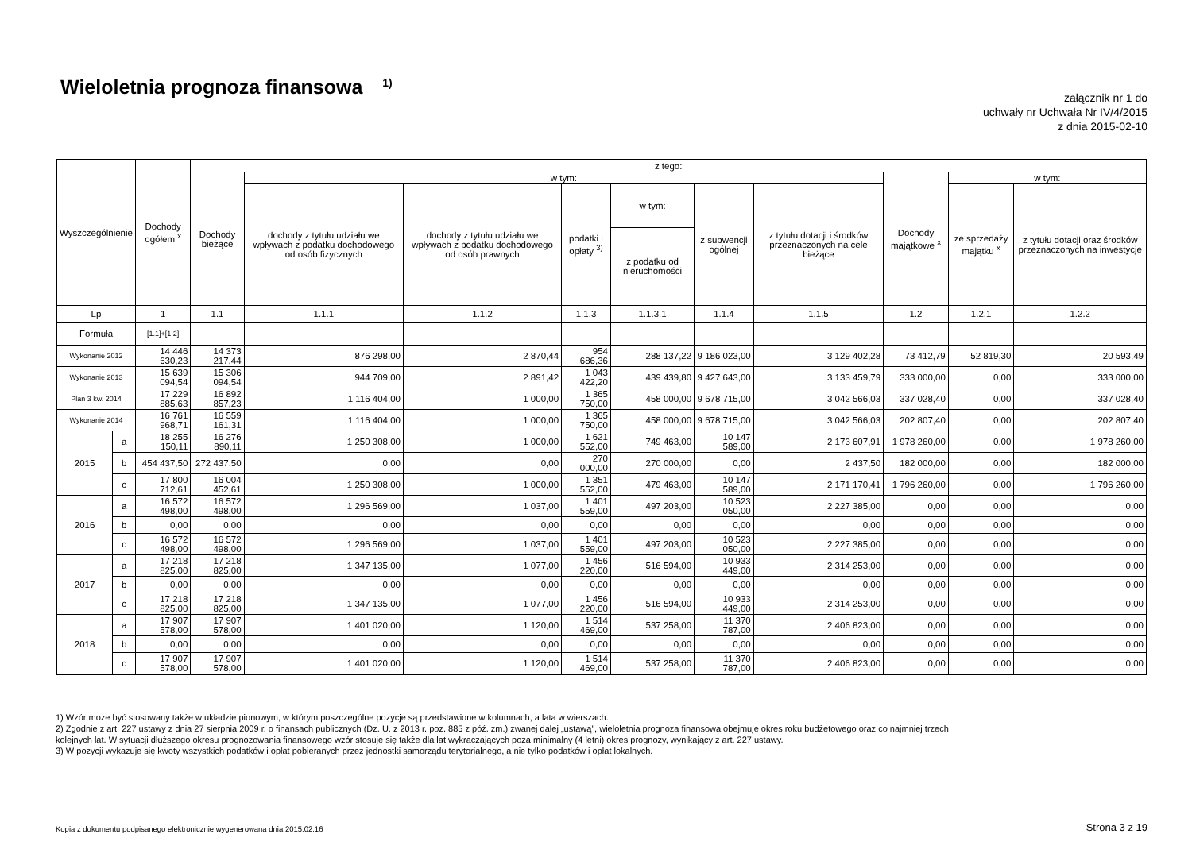Wieloletnia prognoza finansowa <sup>1)</sup>
załącznik nr 1 do
uchwały nr Uchwała Nr IV/4/2015
z dnia 2015-02-10
| Wyszczególnienie | | Dochody ogółem <sup>x</sup> | z tego: | | | | | | | | | |
| --- | --- | --- | --- | --- | --- | --- | --- | --- | --- | --- | --- | --- |
| | | | Dochody bieżące | w tym: | | | | | | Dochody majątkowe <sup>x</sup> | w tym: | |
| | | | | dochody z tytułu udziału we wpływach z podatku dochodowego od osób fizycznych | dochody z tytułu udziału we wpływach z podatku dochodowego od osób prawnych | podatki i opłaty <sup>3)</sup> | w tym: | z subwencji ogólnej | z tytułu dotacji i środków przeznaczonych na cele bieżące | | ze sprzedaży majątku <sup>x</sup> | z tytułu dotacji oraz środków przeznaczonych na inwestycje |
| | | | | | | | z podatku od nieruchomości | | | | | |
| Lp | | 1 | 1.1 | 1.1.1 | 1.1.2 | 1.1.3 | 1.1.3.1 | 1.1.4 | 1.1.5 | 1.2 | 1.2.1 | 1.2.2 |
| Formuła | | [1.1]+[1.2] | | | | | | | | | | |
| Wykonanie 2012 | | 14 446 630,23 | 14 373 217,44 | 876 298,00 | 2 870,44 | 954 686,36 | 288 137,22 | 9 186 023,00 | 3 129 402,28 | 73 412,79 | 52 819,30 | 20 593,49 |
| Wykonanie 2013 | | 15 639 094,54 | 15 306 094,54 | 944 709,00 | 2 891,42 | 1 043 422,20 | 439 439,80 | 9 427 643,00 | 3 133 459,79 | 333 000,00 | 0,00 | 333 000,00 |
| Plan 3 kw. 2014 | | 17 229 885,63 | 16 892 857,23 | 1 116 404,00 | 1 000,00 | 1 365 750,00 | 458 000,00 | 9 678 715,00 | 3 042 566,03 | 337 028,40 | 0,00 | 337 028,40 |
| Wykonanie 2014 | | 16 761 968,71 | 16 559 161,31 | 1 116 404,00 | 1 000,00 | 1 365 750,00 | 458 000,00 | 9 678 715,00 | 3 042 566,03 | 202 807,40 | 0,00 | 202 807,40 |
| 2015 | a | 18 255 150,11 | 16 276 890,11 | 1 250 308,00 | 1 000,00 | 1 621 552,00 | 749 463,00 | 10 147 589,00 | 2 173 607,91 | 1 978 260,00 | 0,00 | 1 978 260,00 |
| | b | 454 437,50 | 272 437,50 | 0,00 | 0,00 | 270 000,00 | 270 000,00 | 0,00 | 2 437,50 | 182 000,00 | 0,00 | 182 000,00 |
| | c | 17 800 712,61 | 16 004 452,61 | 1 250 308,00 | 1 000,00 | 1 351 552,00 | 479 463,00 | 10 147 589,00 | 2 171 170,41 | 1 796 260,00 | 0,00 | 1 796 260,00 |
| 2016 | a | 16 572 498,00 | 16 572 498,00 | 1 296 569,00 | 1 037,00 | 1 401 559,00 | 497 203,00 | 10 523 050,00 | 2 227 385,00 | 0,00 | 0,00 | 0,00 |
| | b | 0,00 | 0,00 | 0,00 | 0,00 | 0,00 | 0,00 | 0,00 | 0,00 | 0,00 | 0,00 | 0,00 |
| | c | 16 572 498,00 | 16 572 498,00 | 1 296 569,00 | 1 037,00 | 1 401 559,00 | 497 203,00 | 10 523 050,00 | 2 227 385,00 | 0,00 | 0,00 | 0,00 |
| 2017 | a | 17 218 825,00 | 17 218 825,00 | 1 347 135,00 | 1 077,00 | 1 456 220,00 | 516 594,00 | 10 933 449,00 | 2 314 253,00 | 0,00 | 0,00 | 0,00 |
| | b | 0,00 | 0,00 | 0,00 | 0,00 | 0,00 | 0,00 | 0,00 | 0,00 | 0,00 | 0,00 | 0,00 |
| | c | 17 218 825,00 | 17 218 825,00 | 1 347 135,00 | 1 077,00 | 1 456 220,00 | 516 594,00 | 10 933 449,00 | 2 314 253,00 | 0,00 | 0,00 | 0,00 |
| 2018 | a | 17 907 578,00 | 17 907 578,00 | 1 401 020,00 | 1 120,00 | 1 514 469,00 | 537 258,00 | 11 370 787,00 | 2 406 823,00 | 0,00 | 0,00 | 0,00 |
| | b | 0,00 | 0,00 | 0,00 | 0,00 | 0,00 | 0,00 | 0,00 | 0,00 | 0,00 | 0,00 | 0,00 |
| | c | 17 907 578,00 | 17 907 578,00 | 1 401 020,00 | 1 120,00 | 1 514 469,00 | 537 258,00 | 11 370 787,00 | 2 406 823,00 | 0,00 | 0,00 | 0,00 |
1) Wzór może być stosowany także w układzie pionowym, w którym poszczególne pozycje są przedstawione w kolumnach, a lata w wierszach.
2) Zgodnie z art. 227 ustawy z dnia 27 sierpnia 2009 r. o finansach publicznych (Dz. U. z 2013 r. poz. 885 z póź. zm.) zwanej dalej „ustawą”, wieloletnia prognoza finansowa obejmuje okres roku budżetowego oraz co najmniej trzech
kolejnych lat. W sytuacji dłuższego okresu prognozowania finansowego wzór stosuje się także dla lat wykraczających poza minimalny (4 letni) okres prognozy, wynikający z art. 227 ustawy.
3) W pozycji wykazuje się kwoty wszystkich podatków i opłat pobieranych przez jednostki samorządu terytorialnego, a nie tylko podatków i opłat lokalnych.
Kopia z dokumentu podpisanego elektronicznie wygenerowana dnia 2015.02.16
Strona 3 z 19